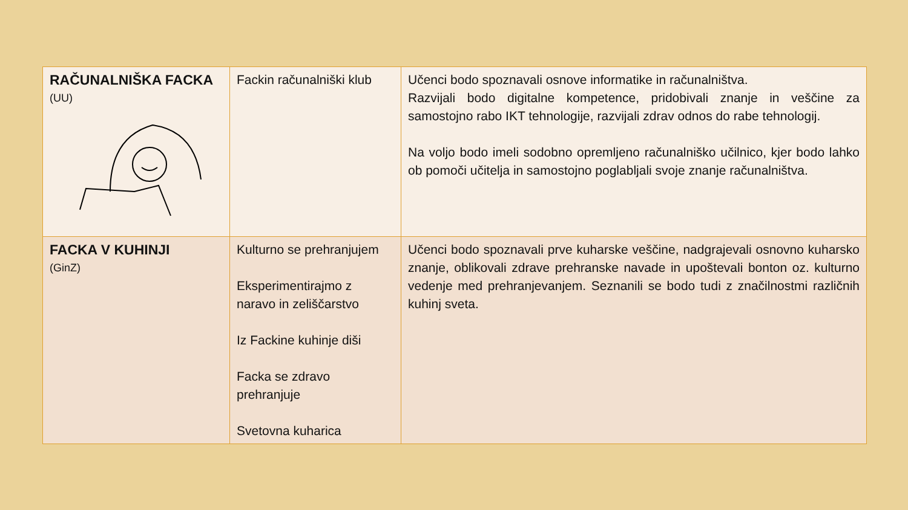| RAČUNALNIŠKA FACKA (UU) | Fackin računalniški klub | Učenci bodo spoznavali osnove informatike in računalništva. Razvijali bodo digitalne kompetence, pridobivali znanje in veščine za samostojno rabo IKT tehnologije, razvijali zdrav odnos do rabe tehnologij. Na voljo bodo imeli sodobno opremljeno računalniško učilnico, kjer bodo lahko ob pomoči učitelja in samostojno poglabljali svoje znanje računalništva. |
| FACKA V KUHINJI (GinZ) | Kulturno se prehranjujem Eksperimentirajmo z naravo in zeliščarstvo Iz Fackine kuhinje diši Facka se zdravo prehranjuje Svetovna kuharica | Učenci bodo spoznavali prve kuharske veščine, nadgrajevali osnovno kuharsko znanje, oblikovali zdrave prehranske navade in upoštevali bonton oz. kulturno vedenje med prehranjevanjem. Seznanili se bodo tudi z značilnostmi različnih kuhinj sveta. |